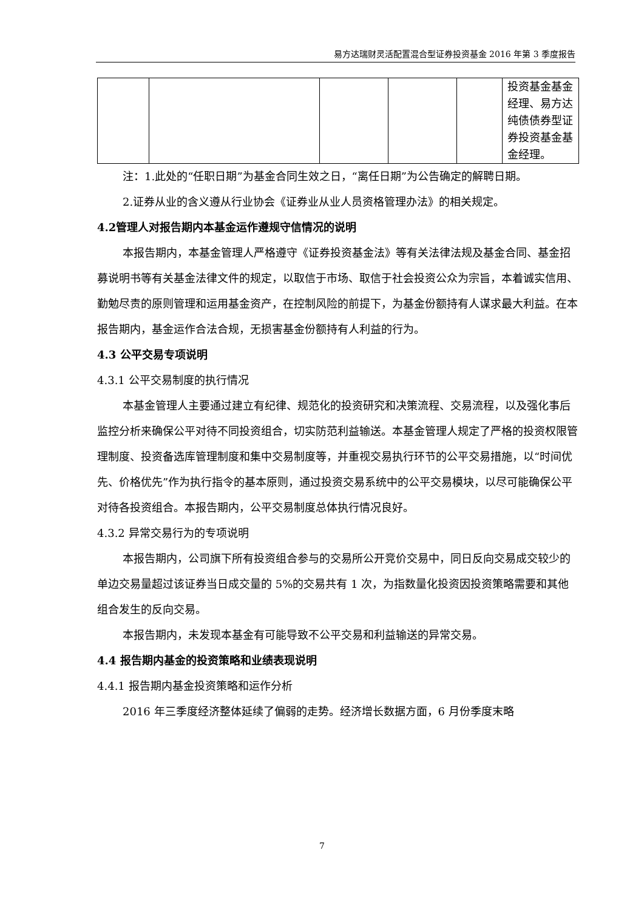易方达瑞财灵活配置混合型证券投资基金 2016 年第 3 季度报告
| | | | | | 投资基金基金经理、易方达纯债债券型证券投资基金基金经理。 |
注：1.此处的“任职日期”为基金合同生效之日，“离任日期”为公告确定的解聘日期。
2.证券从业的含义遵从行业协会《证券业从业人员资格管理办法》的相关规定。
4.2管理人对报告期内本基金运作遵规守信情况的说明
本报告期内，本基金管理人严格遵守《证券投资基金法》等有关法律法规及基金合同、基金招募说明书等有关基金法律文件的规定，以取信于市场、取信于社会投资公众为宗旨，本着诚实信用、勤勉尽责的原则管理和运用基金资产，在控制风险的前提下，为基金份额持有人谋求最大利益。在本报告期内，基金运作合法合规，无损害基金份额持有人利益的行为。
4.3 公平交易专项说明
4.3.1 公平交易制度的执行情况
本基金管理人主要通过建立有纪律、规范化的投资研究和决策流程、交易流程，以及强化事后监控分析来确保公平对待不同投资组合，切实防范利益输送。本基金管理人规定了严格的投资权限管理制度、投资备选库管理制度和集中交易制度等，并重视交易执行环节的公平交易措施，以“时间优先、价格优先”作为执行指令的基本原则，通过投资交易系统中的公平交易模块，以尽可能确保公平对待各投资组合。本报告期内，公平交易制度总体执行情况良好。
4.3.2 异常交易行为的专项说明
本报告期内，公司旗下所有投资组合参与的交易所公开竞价交易中，同日反向交易成交较少的单边交易量超过该证券当日成交量的 5%的交易共有 1 次，为指数量化投资因投资策略需要和其他组合发生的反向交易。
本报告期内，未发现本基金有可能导致不公平交易和利益输送的异常交易。
4.4 报告期内基金的投资策略和业绩表现说明
4.4.1 报告期内基金投资策略和运作分析
2016 年三季度经济整体延续了偏弱的走势。经济增长数据方面，6 月份季度末略
7